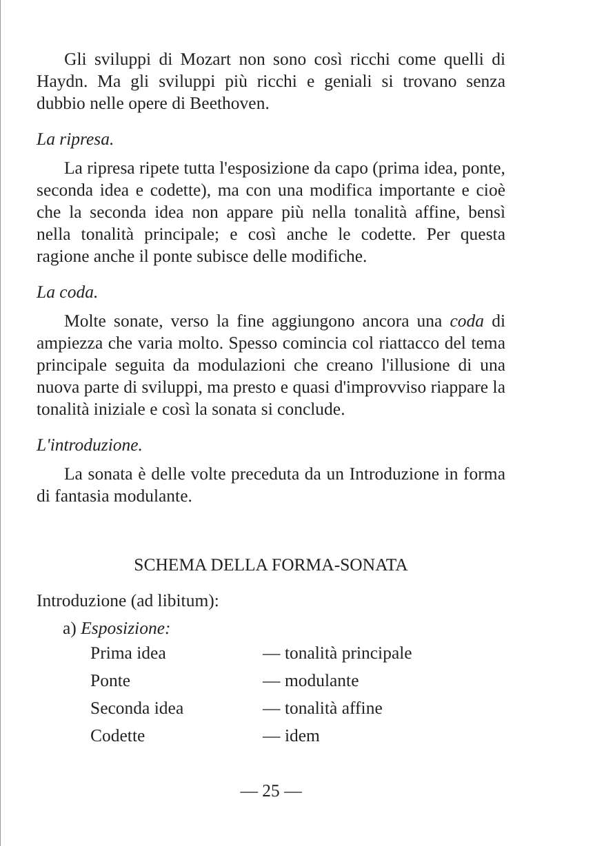Gli sviluppi di Mozart non sono così ricchi come quelli di Haydn. Ma gli sviluppi più ricchi e geniali si trovano senza dubbio nelle opere di Beethoven.
La ripresa.
La ripresa ripete tutta l'esposizione da capo (prima idea, ponte, seconda idea e codette), ma con una modifica importante e cioè che la seconda idea non appare più nella tonalità affine, bensì nella tonalità principale; e così anche le codette. Per questa ragione anche il ponte subisce delle modifiche.
La coda.
Molte sonate, verso la fine aggiungono ancora una coda di ampiezza che varia molto. Spesso comincia col riattacco del tema principale seguita da modulazioni che creano l'illusione di una nuova parte di sviluppi, ma presto e quasi d'improvviso riappare la tonalità iniziale e così la sonata si conclude.
L'introduzione.
La sonata è delle volte preceduta da un Introduzione in forma di fantasia modulante.
SCHEMA DELLA FORMA-SONATA
Introduzione (ad libitum):
a) Esposizione:
| Prima idea | — tonalità principale |
| Ponte | — modulante |
| Seconda idea | — tonalità affine |
| Codette | — idem |
— 25 —